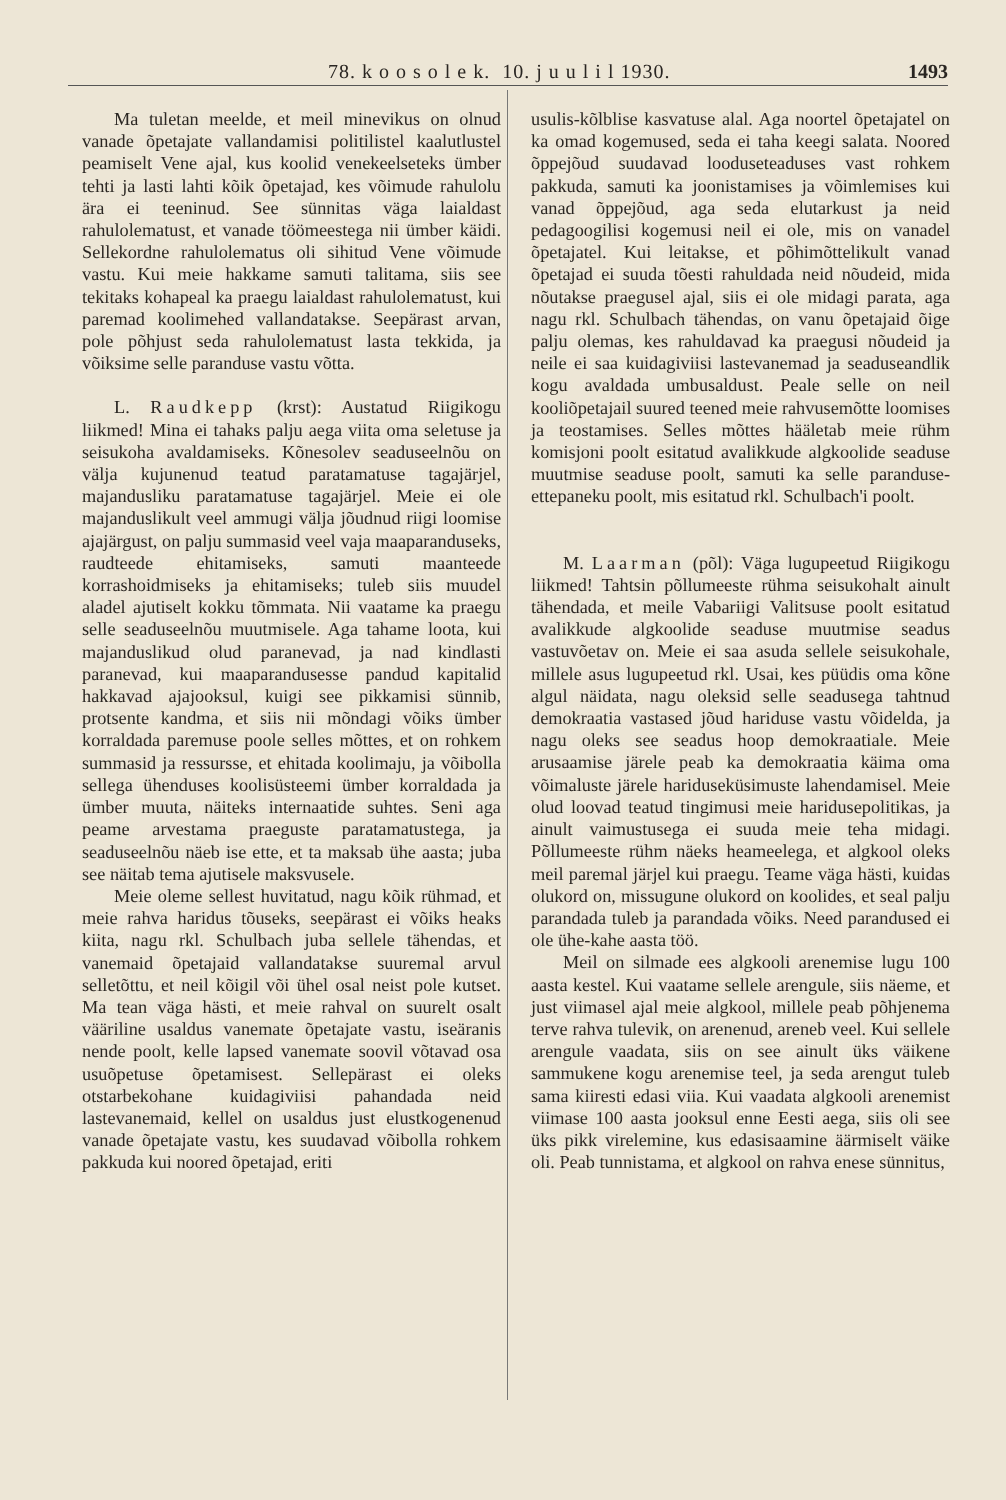78. k o o s o l e k. 10. j u u l i l 1930. 1493
Ma tuletan meelde, et meil minevikus on olnud vanade õpetajate vallandamisi politilistel kaalutlustel peamiselt Vene ajal, kus koolid venekeelseteks ümber tehti ja lasti lahti kõik õpetajad, kes võimude rahulolu ära ei teeninud. See sünnitas väga laialdast rahulolematust, et vanade töömeestega nii ümber käidi. Sellekordne rahulolematus oli sihitud Vene võimude vastu. Kui meie hakkame samuti talitama, siis see tekitaks kohapeal ka praegu laialdast rahulolematust, kui paremad koolimehed vallandatakse. Seepärast arvan, pole põhjust seda rahulolematust lasta tekkida, ja võiksime selle paranduse vastu võtta.
L. Raudkepp (krst): Austatud Riigikogu liikmed! Mina ei tahaks palju aega viita oma seletuse ja seisukoha avaldamiseks. Kõnesolev seaduseelnõu on välja kujunenud teatud paratamatuse tagajärjel, majandusliku paratamatuse tagajärjel. Meie ei ole majanduslikult veel ammugi välja jõudnud riigi loomise ajajärgust, on palju summasid veel vaja maaparanduseks, raudteede ehitamiseks, samuti maanteede korrashoidmiseks ja ehitamiseks; tuleb siis muudel aladel ajutiselt kokku tõmmata. Nii vaatame ka praegu selle seaduseelnõu muutmisele. Aga tahame loota, kui majanduslikud olud paranevad, ja nad kindlasti paranevad, kui maaparandusesse pandud kapitalid hakkavad ajajooksul, kuigi see pikkamisi sünnib, protsente kandma, et siis nii mõndagi võiks ümber korraldada paremuse poole selles mõttes, et on rohkem summasid ja ressursse, et ehitada koolimaju, ja võibolla sellega ühenduses koolisüsteemi ümber korraldada ja ümber muuta, näiteks internaatide suhtes. Seni aga peame arvestama praeguste paratamatustega, ja seaduseelnõu näeb ise ette, et ta maksab ühe aasta; juba see näitab tema ajutisele maksvusele.
Meie oleme sellest huvitatud, nagu kõik rühmad, et meie rahva haridus tõuseks, seepärast ei võiks heaks kiita, nagu rkl. Schulbach juba sellele tähendas, et vanemaid õpetajaid vallandatakse suuremal arvul selletõttu, et neil kõigil või ühel osal neist pole kutset. Ma tean väga hästi, et meie rahval on suurelt osalt vääriline usaldus vanemate õpetajate vastu, iseäranis nende poolt, kelle lapsed vanemate soovil võtavad osa usuõpetuse õpetamisest. Sellepärast ei oleks otstarbekohane kuidagiviisi pahandada neid lastevanemaid, kellel on usaldus just elustkogenenud vanade õpetajate vastu, kes suudavad võibolla rohkem pakkuda kui noored õpetajad, eriti
usulis-kõlblise kasvatuse alal. Aga noortel õpetajatel on ka omad kogemused, seda ei taha keegi salata. Noored õppejõud suudavad looduseteaduses vast rohkem pakkuda, samuti ka joonistamises ja võimlemises kui vanad õppejõud, aga seda elutarkust ja neid pedagoogilisi kogemusi neil ei ole, mis on vanadel õpetajatel. Kui leitakse, et põhimõttelikult vanad õpetajad ei suuda tõesti rahuldada neid nõudeid, mida nõutakse praegusel ajal, siis ei ole midagi parata, aga nagu rkl. Schulbach tähendas, on vanu õpetajaid õige palju olemas, kes rahuldavad ka praegusi nõudeid ja neile ei saa kuidagiviisi lastevanemad ja seaduseandlik kogu avaldada umbusaldust. Peale selle on neil kooliõpetajail suured teened meie rahvusemõtte loomises ja teostamises. Selles mõttes hääletab meie rühm komisjoni poolt esitatud avalikkude algkoolide seaduse muutmise seaduse poolt, samuti ka selle paranduse-ettepaneku poolt, mis esitatud rkl. Schulbach'i poolt.
M. Laarman (põl): Väga lugupeetud Riigikogu liikmed! Tahtsin põllumeeste rühma seisukohalt ainult tähendada, et meile Vabariigi Valitsuse poolt esitatud avalikkude algkoolide seaduse muutmise seadus vastuvõetav on. Meie ei saa asuda sellele seisukohale, millele asus lugupeetud rkl. Usai, kes püüdis oma kõne algul näidata, nagu oleksid selle seadusega tahtnud demokraatia vastased jõud hariduse vastu võidelda, ja nagu oleks see seadus hoop demokraatiale. Meie arusaamise järele peab ka demokraatia käima oma võimaluste järele hariduseküsimuste lahendamisel. Meie olud loovad teatud tingimusi meie haridusepolitikas, ja ainult vaimustusega ei suuda meie teha midagi. Põllumeeste rühm näeks heameelega, et algkool oleks meil paremal järjel kui praegu. Teame väga hästi, kuidas olukord on, missugune olukord on koolides, et seal palju parandada tuleb ja parandada võiks. Need parandused ei ole ühe-kahe aasta töö.
Meil on silmade ees algkooli arenemise lugu 100 aasta kestel. Kui vaatame sellele arengule, siis näeme, et just viimasel ajal meie algkool, millele peab põhjenema terve rahva tulevik, on arenenud, areneb veel. Kui sellele arengule vaadata, siis on see ainult üks väikene sammukene kogu arenemise teel, ja seda arengut tuleb sama kiiresti edasi viia. Kui vaadata algkooli arenemist viimase 100 aasta jooksul enne Eesti aega, siis oli see üks pikk virelemine, kus edasisaamine äärmiselt väike oli. Peab tunnistama, et algkool on rahva enese sünnitus,